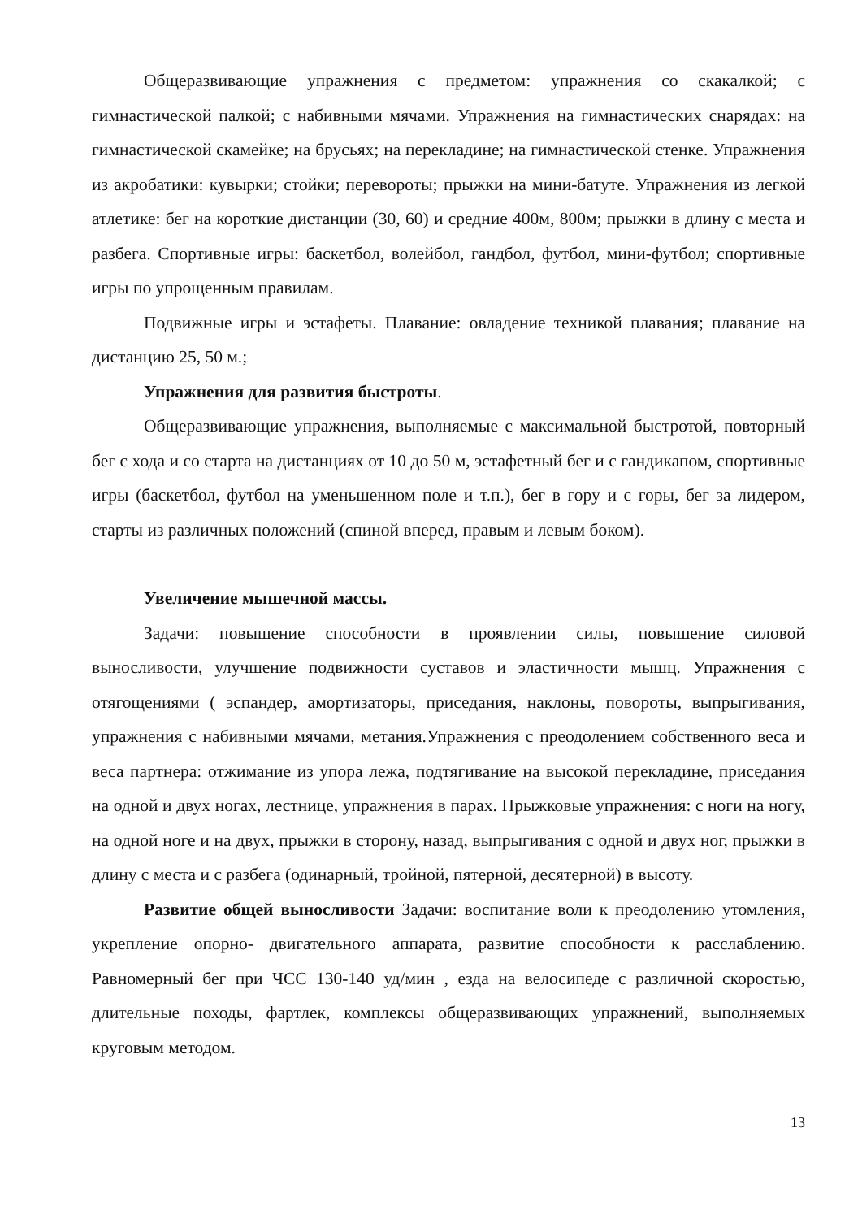Общеразвивающие упражнения с предметом: упражнения со скакалкой; с гимнастической палкой; с набивными мячами. Упражнения на гимнастических снарядах: на гимнастической скамейке; на брусьях; на перекладине; на гимнастической стенке. Упражнения из акробатики: кувырки; стойки; перевороты; прыжки на мини-батуте. Упражнения из легкой атлетике: бег на короткие дистанции (30, 60) и средние 400м, 800м; прыжки в длину с места и разбега. Спортивные игры: баскетбол, волейбол, гандбол, футбол, мини-футбол; спортивные игры по упрощенным правилам.
Подвижные игры и эстафеты. Плавание: овладение техникой плавания; плавание на дистанцию 25, 50 м.;
Упражнения для развития быстроты.
Общеразвивающие упражнения, выполняемые с максимальной быстротой, повторный бег с хода и со старта на дистанциях от 10 до 50 м, эстафетный бег и с гандикапом, спортивные игры (баскетбол, футбол на уменьшенном поле и т.п.), бег в гору и с горы, бег за лидером, старты из различных положений (спиной вперед, правым и левым боком).
Увеличение мышечной массы.
Задачи: повышение способности в проявлении силы, повышение силовой выносливости, улучшение подвижности суставов и эластичности мышц. Упражнения с отягощениями ( эспандер, амортизаторы, приседания, наклоны, повороты, выпрыгивания, упражнения с набивными мячами, метания.Упражнения с преодолением собственного веса и веса партнера: отжимание из упора лежа, подтягивание на высокой перекладине, приседания на одной и двух ногах, лестнице, упражнения в парах. Прыжковые упражнения: с ноги на ногу, на одной ноге и на двух, прыжки в сторону, назад, выпрыгивания с одной и двух ног, прыжки в длину с места и с разбега (одинарный, тройной, пятерной, десятерной) в высоту.
Развитие общей выносливости Задачи: воспитание воли к преодолению утомления, укрепление опорно- двигательного аппарата, развитие способности к расслаблению. Равномерный бег при ЧСС 130-140 уд/мин , езда на велосипеде с различной скоростью, длительные походы, фартлек, комплексы общеразвивающих упражнений, выполняемых круговым методом.
13